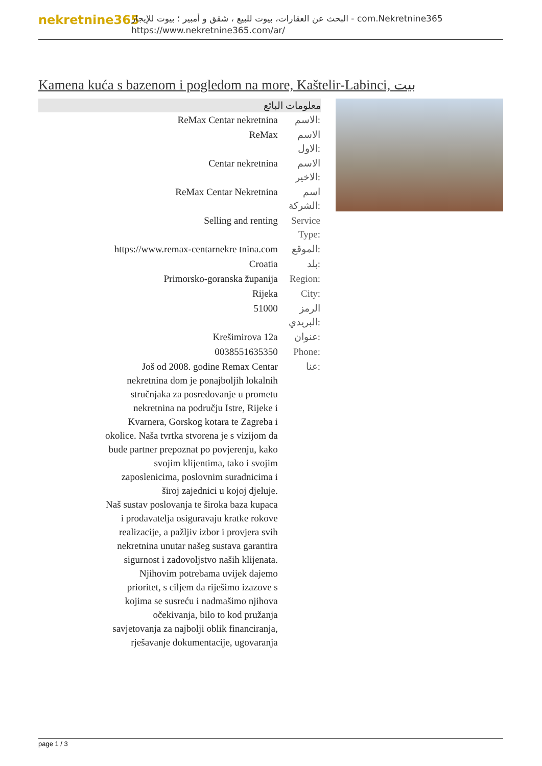nekretnine365
البحث عن العقارات، بيوت للبيع ، شقق و أمبير ؛ بيوت للإيجار - com.Nekretnine365
https://www.nekretnine365.com/ar/
Kamena kuća s bazenom i pogledom na more, Kaštelir-Labinci, بيت
| معلومات البائع | |
| --- | --- |
| ReMax Centar nekretnina | الاسم: |
| ReMax | الاسم الاول: |
| Centar nekretnina | الاسم الاخير: |
| ReMax Centar Nekretnina | اسم الشركة: |
| Selling and renting | Service Type: |
| https://www.remax-centarnekre tnina.com | الموقع: |
| Croatia | بلد: |
| Primorsko-goranska županija | Region: |
| Rijeka | City: |
| 51000 | الرمز البريدي: |
| Krešimirova 12a | عنوان: |
| 0038551635350 | Phone: |
| Još od 2008. godine Remax Centar nekretnina dom je ponajboljih lokalnih stručnjaka za posredovanje u prometu nekretnina na području Istre, Rijeke i Kvarnera, Gorskog kotara te Zagreba i okolice. Naša tvrtka stvorena je s vizijom da bude partner prepoznat po povjerenju, kako svojim klijentima, tako i svojim zaposlenicima, poslovnim suradnicima i široj zajednici u kojoj djeluje. Naš sustav poslovanja te široka baza kupaca i prodavatelja osiguravaju kratke rokove realizacije, a pažljiv izbor i provjera svih nekretnina unutar našeg sustava garantira sigurnost i zadovoljstvo naših klijenata. Njihovim potrebama uvijek dajemo prioritet, s ciljem da riješimo izazove s kojima se susreću i nadmašimo njihova očekivanja, bilo to kod pružanja savjetovanja za najbolji oblik financiranja, rješavanje dokumentacije, ugovaranja | عنا: |
page 1 / 3